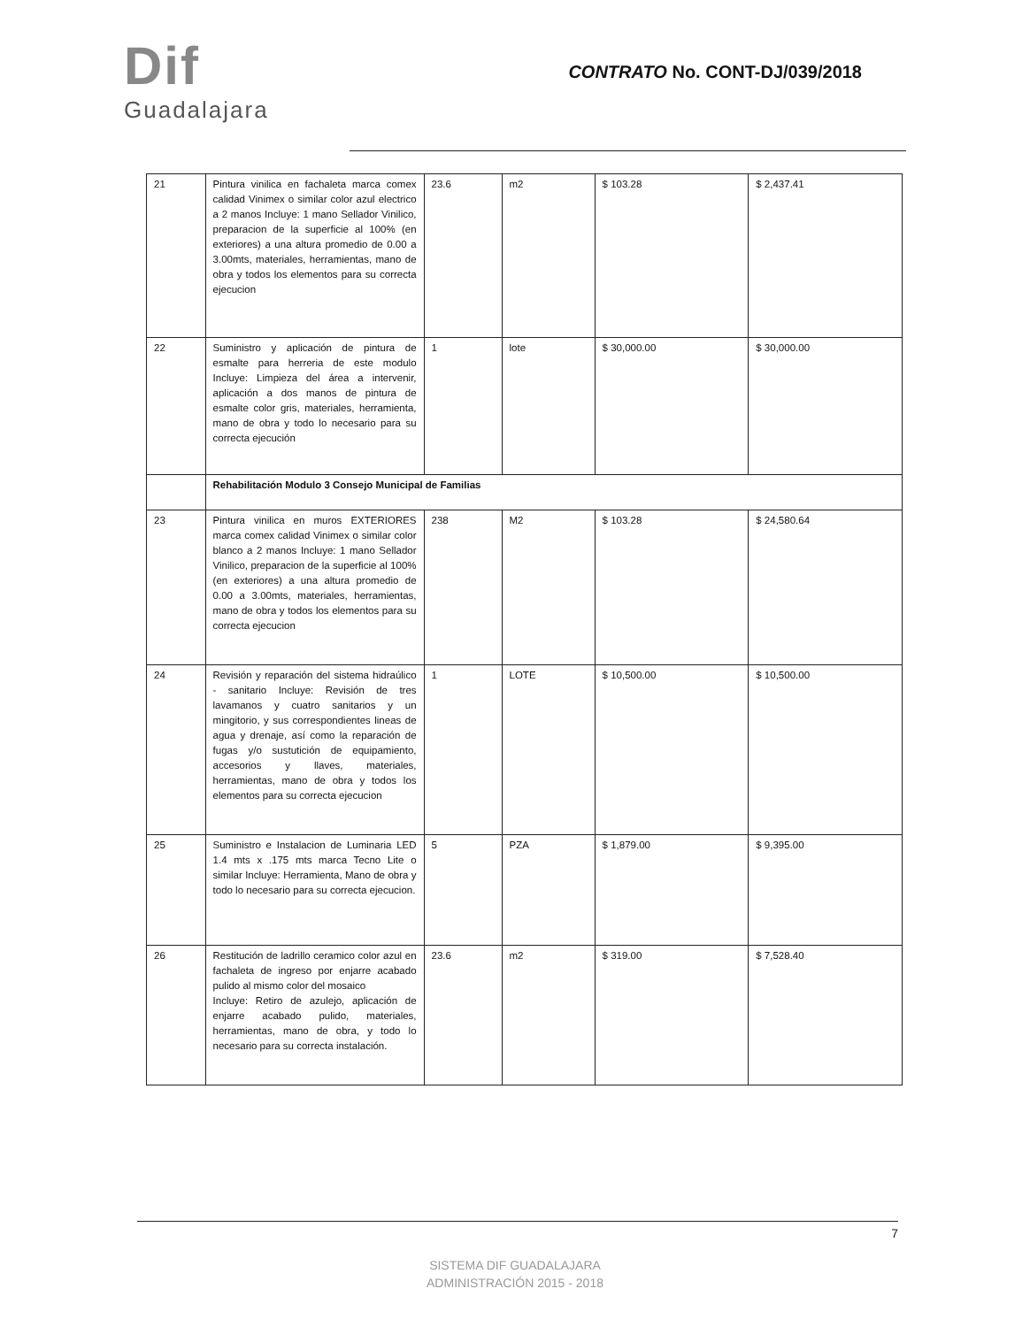Dif
Guadalajara
CONTRATO No. CONT-DJ/039/2018
| 21 | Pintura vinilica en fachaleta marca comex calidad Vinimex o similar color azul electrico a 2 manos Incluye: 1 mano Sellador Vinilico, preparacion de la superficie al 100% (en exteriores) a una altura promedio de 0.00 a 3.00mts, materiales, herramientas, mano de obra y todos los elementos para su correcta ejecucion | 23.6 | m2 | $ 103.28 | $ 2,437.41 |
| 22 | Suministro y aplicación de pintura de esmalte para herreria de este modulo Incluye: Limpieza del área a intervenir, aplicación a dos manos de pintura de esmalte color gris, materiales, herramienta, mano de obra y todo lo necesario para su correcta ejecución | 1 | lote | $ 30,000.00 | $ 30,000.00 |
| | Rehabilitación Modulo 3 Consejo Municipal de Familias | | | | |
| 23 | Pintura vinilica en muros EXTERIORES marca comex calidad Vinimex o similar color blanco a 2 manos Incluye: 1 mano Sellador Vinilico, preparacion de la superficie al 100% (en exteriores) a una altura promedio de 0.00 a 3.00mts, materiales, herramientas, mano de obra y todos los elementos para su correcta ejecucion | 238 | M2 | $ 103.28 | $ 24,580.64 |
| 24 | Revisión y reparación del sistema hidraúlico - sanitario Incluye: Revisión de tres lavamanos y cuatro sanitarios y un mingitorio, y sus correspondientes lineas de agua y drenaje, así como la reparación de fugas y/o sustutición de equipamiento, accesorios y llaves, materiales, herramientas, mano de obra y todos los elementos para su correcta ejecucion | 1 | LOTE | $ 10,500.00 | $ 10,500.00 |
| 25 | Suministro e Instalacion de Luminaria LED 1.4 mts x .175 mts marca Tecno Lite o similar Incluye: Herramienta, Mano de obra y todo lo necesario para su correcta ejecucion. | 5 | PZA | $ 1,879.00 | $ 9,395.00 |
| 26 | Restitución de ladrillo ceramico color azul en fachaleta de ingreso por enjarre acabado pulido al mismo color del mosaico Incluye: Retiro de azulejo, aplicación de enjarre acabado pulido, materiales, herramientas, mano de obra, y todo lo necesario para su correcta instalación. | 23.6 | m2 | $ 319.00 | $ 7,528.40 |
7
SISTEMA DIF GUADALAJARA
ADMINISTRACIÓN 2015 - 2018